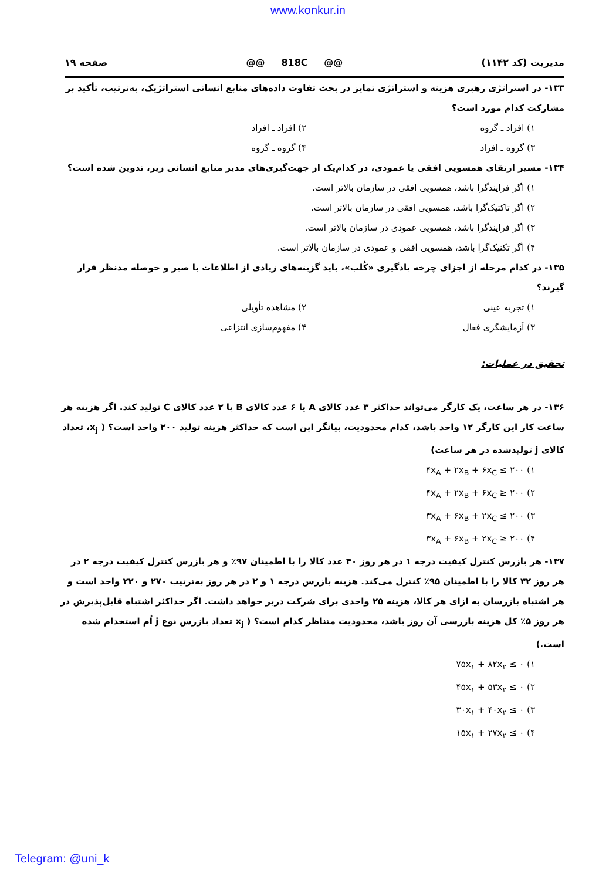www.konkur.in
مدیریت (کد ۱۱۴۲) @@ 818C @@ صفحه ۱۹
۱۳۳- در استراتژی رهبری هزینه و استراتژی تمایز در بحث تفاوت داده‌های منابع انسانی استراتژیک، به‌ترتیب، تأکید بر مشارکت کدام مورد است؟
۱) افراد ـ گروه ۲) افراد ـ افراد
۳) گروه ـ افراد ۴) گروه ـ گروه
۱۳۴- مسیر ارتقای همسویی افقی یا عمودی، در کدام‌یک از جهت‌گیری‌های مدیر منابع انسانی زیر، تدوین شده است؟
۱) اگر فرایندگرا باشد، همسویی افقی در سازمان بالاتر است.
۲) اگر تاکتیک‌گرا باشد، همسویی افقی در سازمان بالاتر است.
۳) اگر فرایندگرا باشد، همسویی عمودی در سازمان بالاتر است.
۴) اگر تکنیک‌گرا باشد، همسویی افقی و عمودی در سازمان بالاتر است.
۱۳۵- در کدام مرحله از اجزای چرخه یادگیری «کُلب»، باید گزینه‌های زیادی از اطلاعات با صبر و حوصله مدنظر قرار گیرند؟
۱) تجربه عینی ۲) مشاهده تأویلی
۳) آزمایشگری فعال ۴) مفهوم‌سازی انتزاعی
تحقیق در عملیات:
۱۳۶- در هر ساعت، یک کارگر می‌تواند حداکثر ۳ عدد کالای A یا ۶ عدد کالای B یا ۲ عدد کالای C تولید کند. اگر هزینه هر ساعت کار این کارگر ۱۲ واحد باشد، کدام محدودیت، بیانگر این است که حداکثر هزینه تولید ۲۰۰ واحد است؟ ( x<sub>j</sub>، تعداد کالای j تولیدشده در هر ساعت)
۱) ۴x<sub>A</sub> + ۲x<sub>B</sub> + ۶x<sub>C</sub> ≤ ۲۰۰
۲) ۴x<sub>A</sub> + ۲x<sub>B</sub> + ۶x<sub>C</sub> ≥ ۲۰۰
۳) ۳x<sub>A</sub> + ۶x<sub>B</sub> + ۲x<sub>C</sub> ≤ ۲۰۰
۴) ۳x<sub>A</sub> + ۶x<sub>B</sub> + ۲x<sub>C</sub> ≥ ۲۰۰
۱۳۷- هر بازرس کنترل کیفیت درجه ۱ در هر روز ۴۰ عدد کالا را با اطمینان ۹۷٪ و هر بازرس کنترل کیفیت درجه ۲ در هر روز ۳۲ کالا را با اطمینان ۹۵٪ کنترل می‌کند. هزینه بازرس درجه ۱ و ۲ در هر روز به‌ترتیب ۲۷۰ و ۲۲۰ واحد است و هر اشتباه بازرسان به ازای هر کالا، هزینه ۲۵ واحدی برای شرکت دربر خواهد داشت. اگر حداکثر اشتباه قابل‌پذیرش در هر روز ۵٪ کل هزینه بازرسی آن روز باشد، محدودیت متناظر کدام است؟ ( x<sub>j</sub> تعداد بازرس نوع j اُم استخدام شده است.)
۱) ۷۵x<sub>۱</sub> + ۸۲x<sub>۲</sub> ≤ ۰
۲) ۴۵x<sub>۱</sub> + ۵۳x<sub>۲</sub> ≤ ۰
۳) ۳۰x<sub>۱</sub> + ۴۰x<sub>۲</sub> ≤ ۰
۴) ۱۵x<sub>۱</sub> + ۲۷x<sub>۲</sub> ≤ ۰
Telegram: @uni_k